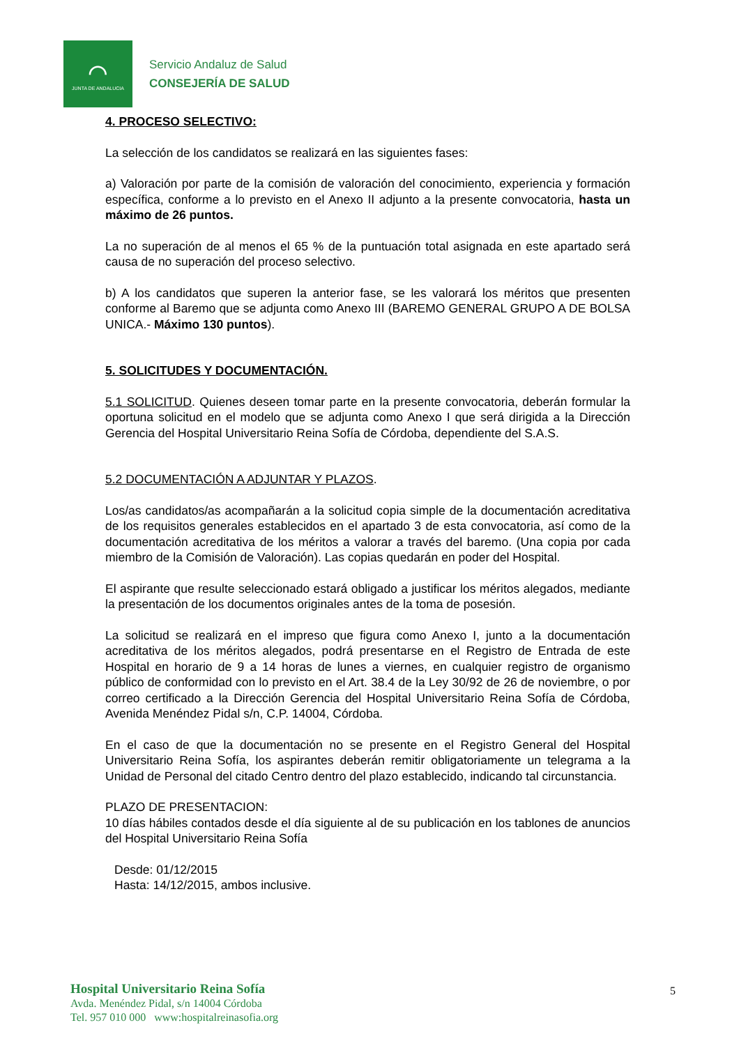⌒
JUNTA DE ANDALUCIA
Servicio Andaluz de Salud
CONSEJERÍA DE SALUD
4. PROCESO SELECTIVO:
La selección de los candidatos se realizará en las siguientes fases:
a) Valoración por parte de la comisión de valoración del conocimiento, experiencia y formación específica, conforme a lo previsto en el Anexo II adjunto a la presente convocatoria, hasta un máximo de 26 puntos.
La no superación de al menos el 65 % de la puntuación total asignada en este apartado será causa de no superación del proceso selectivo.
b) A los candidatos que superen la anterior fase, se les valorará los méritos que presenten conforme al Baremo que se adjunta como Anexo III (BAREMO GENERAL GRUPO A DE BOLSA UNICA.- Máximo 130 puntos).
5. SOLICITUDES Y DOCUMENTACIÓN.
5.1 SOLICITUD. Quienes deseen tomar parte en la presente convocatoria, deberán formular la oportuna solicitud en el modelo que se adjunta como Anexo I que será dirigida a la Dirección Gerencia del Hospital Universitario Reina Sofía de Córdoba, dependiente del S.A.S.
5.2 DOCUMENTACIÓN A ADJUNTAR Y PLAZOS.
Los/as candidatos/as acompañarán a la solicitud copia simple de la documentación acreditativa de los requisitos generales establecidos en el apartado 3 de esta convocatoria, así como de la documentación acreditativa de los méritos a valorar a través del baremo. (Una copia por cada miembro de la Comisión de Valoración). Las copias quedarán en poder del Hospital.
El aspirante que resulte seleccionado estará obligado a justificar los méritos alegados, mediante la presentación de los documentos originales antes de la toma de posesión.
La solicitud se realizará en el impreso que figura como Anexo I, junto a la documentación acreditativa de los méritos alegados, podrá presentarse en el Registro de Entrada de este Hospital en horario de 9 a 14 horas de lunes a viernes, en cualquier registro de organismo público de conformidad con lo previsto en el Art. 38.4 de la Ley 30/92 de 26 de noviembre, o por correo certificado a la Dirección Gerencia del Hospital Universitario Reina Sofía de Córdoba, Avenida Menéndez Pidal s/n, C.P. 14004, Córdoba.
En el caso de que la documentación no se presente en el Registro General del Hospital Universitario Reina Sofía, los aspirantes deberán remitir obligatoriamente un telegrama a la Unidad de Personal del citado Centro dentro del plazo establecido, indicando tal circunstancia.
PLAZO DE PRESENTACION:
10 días hábiles contados desde el día siguiente al de su publicación en los tablones de anuncios del Hospital Universitario Reina Sofía
Desde: 01/12/2015
Hasta: 14/12/2015, ambos inclusive.
Hospital Universitario Reina Sofía
Avda. Menéndez Pidal, s/n 14004 Córdoba
Tel. 957 010 000 www:hospitalreinasofia.org
5